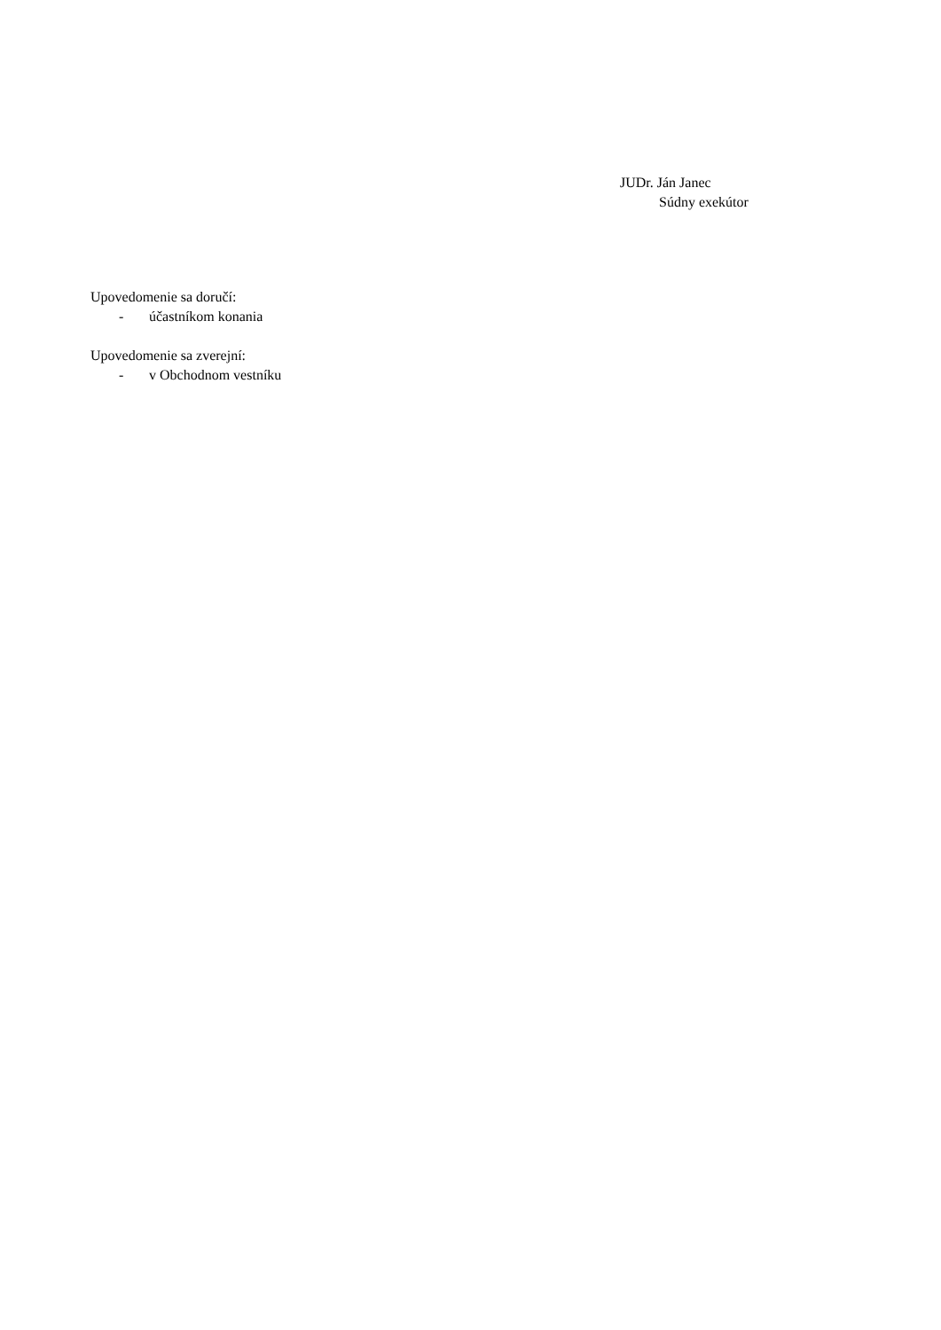JUDr. Ján Janec
Súdny exekútor
Upovedomenie sa doručí:
- účastníkom konania
Upovedomenie sa zverejní:
- v Obchodnom vestníku